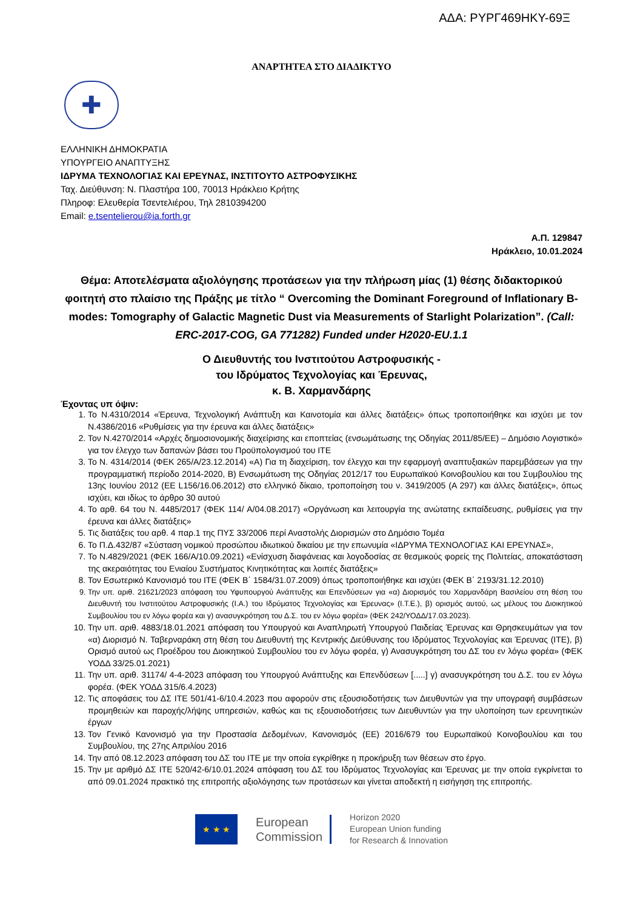ΑΔΑ: ΡΥΡΓ469ΗΚΥ-69Ξ
ΑΝΑΡΤΗΤΕΑ ΣΤΟ ΔΙΑΔΙΚΤΥΟ
✚
ΕΛΛΗΝΙΚΗ ΔΗΜΟΚΡΑΤΙΑ
ΥΠΟΥΡΓΕΙΟ ΑΝΑΠΤΥΞΗΣ
ΙΔΡΥΜΑ ΤΕΧΝΟΛΟΓΙΑΣ ΚΑΙ ΕΡΕΥΝΑΣ, ΙΝΣΤΙΤΟΥΤΟ ΑΣΤΡΟΦΥΣΙΚΗΣ
Ταχ. Διεύθυνση: Ν. Πλαστήρα 100, 70013 Ηράκλειο Κρήτης
Πληροφ: Ελευθερία Τσεντελιέρου, Τηλ 2810394200
Email: e.tsentelierou@ia.forth.gr
Α.Π. 129847
Ηράκλειο, 10.01.2024
Θέμα: Αποτελέσματα αξιολόγησης προτάσεων για την πλήρωση μίας (1) θέσης διδακτορικού φοιτητή στο πλαίσιο της Πράξης με τίτλο “ Overcoming the Dominant Foreground of Inflationary B-modes: Tomography of Galactic Magnetic Dust via Measurements of Starlight Polarization”. (Call: ERC-2017-COG, GA 771282) Funded under H2020-EU.1.1
Ο Διευθυντής του Ινστιτούτου Αστροφυσικής -
του Ιδρύματος Τεχνολογίας και Έρευνας,
κ. Β. Χαρμανδάρης
Έχοντας υπ όψιν:
1. Το Ν.4310/2014 «Έρευνα, Τεχνολογική Ανάπτυξη και Καινοτομία και άλλες διατάξεις» όπως τροποποιήθηκε και ισχύει με τον Ν.4386/2016 «Ρυθμίσεις για την έρευνα και άλλες διατάξεις»
2. Τον Ν.4270/2014 «Αρχές δημοσιονομικής διαχείρισης και εποπτείας (ενσωμάτωσης της Οδηγίας 2011/85/ΕΕ) – Δημόσιο Λογιστικό» για τον έλεγχο των δαπανών βάσει του Προϋπολογισμού του ΙΤΕ
3. Το Ν. 4314/2014 (ΦΕΚ 265/Α/23.12.2014) «Α) Για τη διαχείριση, τον έλεγχο και την εφαρμογή αναπτυξιακών παρεμβάσεων για την προγραμματική περίοδο 2014-2020, Β) Ενσωμάτωση της Οδηγίας 2012/17 του Ευρωπαϊκού Κοινοβουλίου και του Συμβουλίου της 13ης Ιουνίου 2012 (ΕΕ L156/16.06.2012) στο ελληνικό δίκαιο, τροποποίηση του ν. 3419/2005 (Α 297) και άλλες διατάξεις», όπως ισχύει, και ιδίως το άρθρο 30 αυτού
4. Το αρθ. 64 του Ν. 4485/2017 (ΦΕΚ 114/ Α/04.08.2017) «Οργάνωση και λειτουργία της ανώτατης εκπαίδευσης, ρυθμίσεις για την έρευνα και άλλες διατάξεις»
5. Τις διατάξεις του αρθ. 4 παρ.1 της ΠΥΣ 33/2006 περί Αναστολής Διορισμών στο Δημόσιο Τομέα
6. Το Π.Δ.432/87 «Σύσταση νομικού προσώπου ιδιωτικού δικαίου με την επωνυμία «ΙΔΡΥΜΑ ΤΕΧΝΟΛΟΓΙΑΣ ΚΑΙ ΕΡΕΥΝΑΣ»,
7. Το Ν.4829/2021 (ΦΕΚ 166/Α/10.09.2021) «Ενίσχυση διαφάνειας και λογοδοσίας σε θεσμικούς φορείς της Πολιτείας, αποκατάσταση της ακεραιότητας του Ενιαίου Συστήματος Κινητικότητας και λοιπές διατάξεις»
8. Τον Εσωτερικό Κανονισμό του ΙΤΕ (ΦΕΚ Β΄ 1584/31.07.2009) όπως τροποποιήθηκε και ισχύει (ΦΕΚ Β΄ 2193/31.12.2010)
9. Την υπ. αριθ. 21621/2023 απόφαση του Υφυπουργού Ανάπτυξης και Επενδύσεων για «α) Διορισμός του Χαρμανδάρη Βασιλείου στη θέση του Διευθυντή του Ινστιτούτου Αστροφυσικής (Ι.Α.) του Ιδρύματος Τεχνολογίας και Έρευνας» (Ι.Τ.Ε.), β) ορισμός αυτού, ως μέλους του Διοικητικού Συμβουλίου του εν λόγω φορέα και γ) ανασυγκρότηση του Δ.Σ. του εν λόγω φορέα» (ΦΕΚ 242/ΥΟΔΔ/17.03.2023).
10. Την υπ. αριθ. 4883/18.01.2021 απόφαση του Υπουργού και Αναπληρωτή Υπουργού Παιδείας Έρευνας και Θρησκευμάτων για τον «α) Διορισμό Ν. Ταβερναράκη στη θέση του Διευθυντή της Κεντρικής Διεύθυνσης του Ιδρύματος Τεχνολογίας και Έρευνας (ΙΤΕ), β) Ορισμό αυτού ως Προέδρου του Διοικητικού Συμβουλίου του εν λόγω φορέα, γ) Ανασυγκρότηση του ΔΣ του εν λόγω φορέα» (ΦΕΚ ΥΟΔΔ 33/25.01.2021)
11. Την υπ. αριθ. 31174/ 4-4-2023 απόφαση του Υπουργού Ανάπτυξης και Επενδύσεων [.....] γ) ανασυγκρότηση του Δ.Σ. του εν λόγω φορέα. (ΦΕΚ ΥΟΔΔ 315/6.4.2023)
12. Τις αποφάσεις του ΔΣ ΙΤΕ 501/41-6/10.4.2023 που αφορούν στις εξουσιοδοτήσεις των Διευθυντών για την υπογραφή συμβάσεων προμηθειών και παροχής/λήψης υπηρεσιών, καθώς και τις εξουσιοδοτήσεις των Διευθυντών για την υλοποίηση των ερευνητικών έργων
13. Τον Γενικό Κανονισμό για την Προστασία Δεδομένων, Κανονισμός (ΕΕ) 2016/679 του Ευρωπαϊκού Κοινοβουλίου και του Συμβουλίου, της 27ης Απριλίου 2016
14. Την από 08.12.2023 απόφαση του ΔΣ του ΙΤΕ με την οποία εγκρίθηκε η προκήρυξη των θέσεων στο έργο.
15. Την με αριθμό ΔΣ ΙΤΕ 520/42-6/10.01.2024 απόφαση του ΔΣ του Ιδρύματος Τεχνολογίας και Έρευνας με την οποία εγκρίνεται το από 09.01.2024 πρακτικό της επιτροπής αξιολόγησης των προτάσεων και γίνεται αποδεκτή η εισήγηση της επιτροπής.
★ ★ ★
European
Commission
Horizon 2020
European Union funding
for Research & Innovation